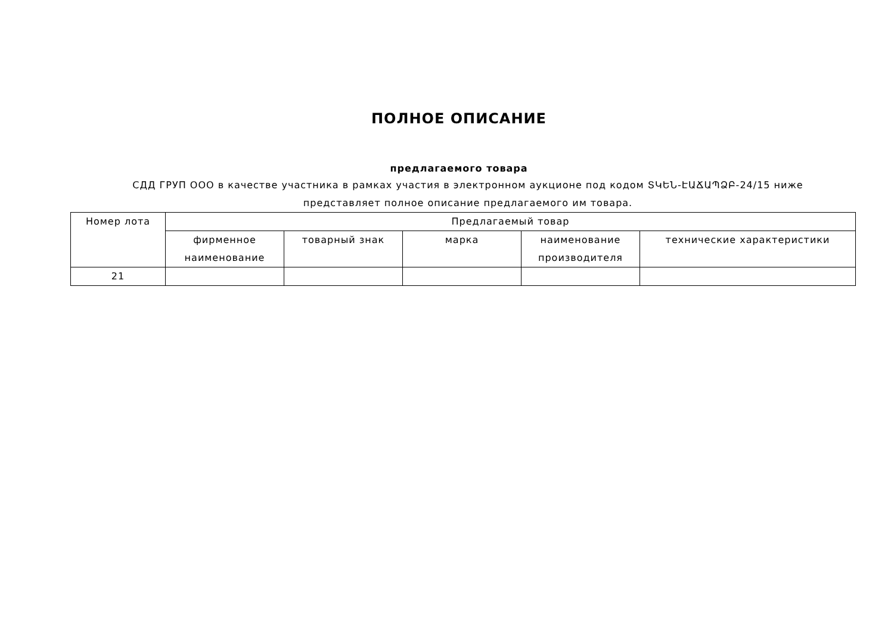ПОЛНОЕ ОПИСАНИЕ
предлагаемого товара
СДД ГРУП ООО в качестве участника в рамках участия в электронном аукционе под кодом ՏԿԵՆ-ԷԱՃԱՊՁԲ-24/15 ниже представляет полное описание предлагаемого им товара.
| Номер лота | Предлагаемый товар | | | | |
| --- | --- | --- | --- | --- | --- |
| | фирменное наименование | товарный знак | марка | наименование производителя | технические характеристики |
| 21 | | | | | |